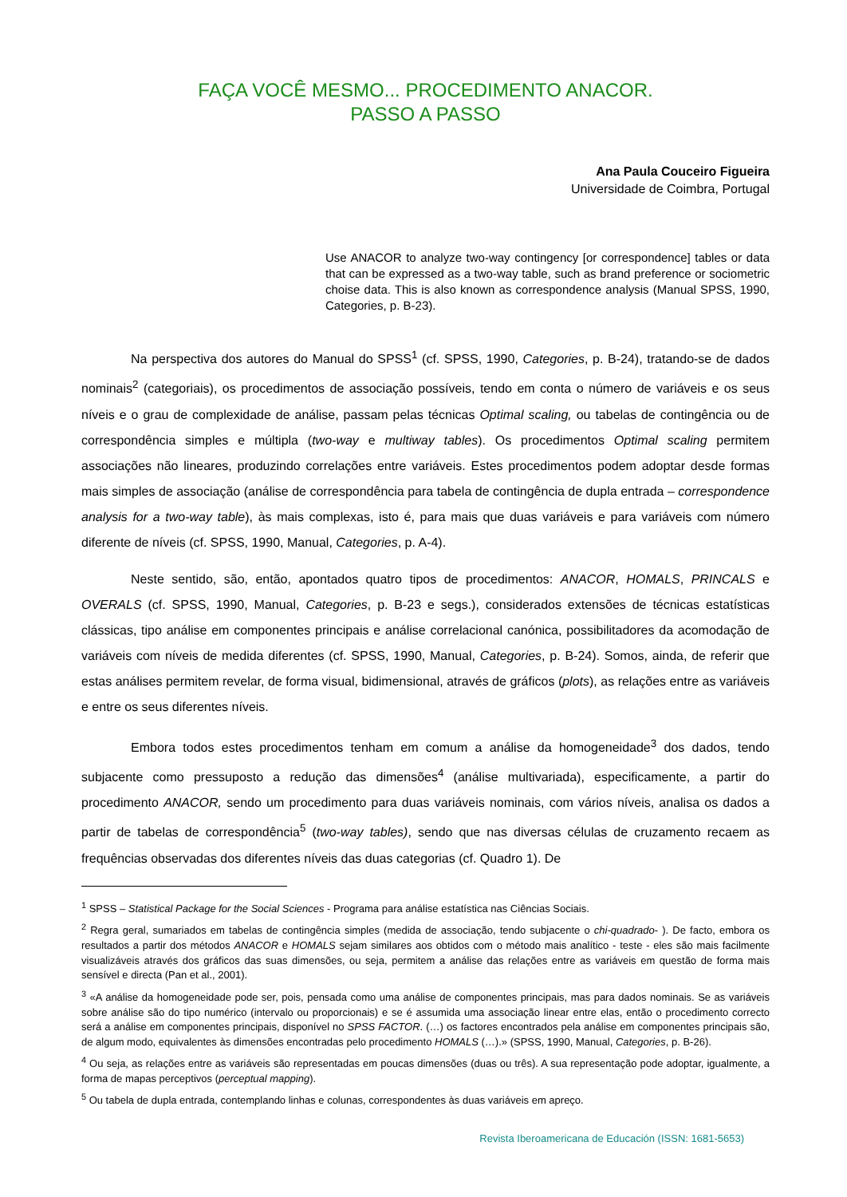FAÇA VOCÊ MESMO... PROCEDIMENTO ANACOR.
PASSO A PASSO
Ana Paula Couceiro Figueira
Universidade de Coimbra, Portugal
Use ANACOR to analyze two-way contingency [or correspondence] tables or data that can be expressed as a two-way table, such as brand preference or sociometric choise data. This is also known as correspondence analysis (Manual SPSS, 1990, Categories, p. B-23).
Na perspectiva dos autores do Manual do SPSS<sup>1</sup> (cf. SPSS, 1990, Categories, p. B-24), tratando-se de dados nominais<sup>2</sup> (categoriais), os procedimentos de associação possíveis, tendo em conta o número de variáveis e os seus níveis e o grau de complexidade de análise, passam pelas técnicas Optimal scaling, ou tabelas de contingência ou de correspondência simples e múltipla (two-way e multiway tables). Os procedimentos Optimal scaling permitem associações não lineares, produzindo correlações entre variáveis. Estes procedimentos podem adoptar desde formas mais simples de associação (análise de correspondência para tabela de contingência de dupla entrada – correspondence analysis for a two-way table), às mais complexas, isto é, para mais que duas variáveis e para variáveis com número diferente de níveis (cf. SPSS, 1990, Manual, Categories, p. A-4).
Neste sentido, são, então, apontados quatro tipos de procedimentos: ANACOR, HOMALS, PRINCALS e OVERALS (cf. SPSS, 1990, Manual, Categories, p. B-23 e segs.), considerados extensões de técnicas estatísticas clássicas, tipo análise em componentes principais e análise correlacional canónica, possibilitadores da acomodação de variáveis com níveis de medida diferentes (cf. SPSS, 1990, Manual, Categories, p. B-24). Somos, ainda, de referir que estas análises permitem revelar, de forma visual, bidimensional, através de gráficos (plots), as relações entre as variáveis e entre os seus diferentes níveis.
Embora todos estes procedimentos tenham em comum a análise da homogeneidade<sup>3</sup> dos dados, tendo subjacente como pressuposto a redução das dimensões<sup>4</sup> (análise multivariada), especificamente, a partir do procedimento ANACOR, sendo um procedimento para duas variáveis nominais, com vários níveis, analisa os dados a partir de tabelas de correspondência<sup>5</sup> (two-way tables), sendo que nas diversas células de cruzamento recaem as frequências observadas dos diferentes níveis das duas categorias (cf. Quadro 1). De
<sup>1</sup> SPSS – Statistical Package for the Social Sciences - Programa para análise estatística nas Ciências Sociais.
<sup>2</sup> Regra geral, sumariados em tabelas de contingência simples (medida de associação, tendo subjacente o chi-quadrado- ). De facto, embora os resultados a partir dos métodos ANACOR e HOMALS sejam similares aos obtidos com o método mais analítico - teste - eles são mais facilmente visualizáveis através dos gráficos das suas dimensões, ou seja, permitem a análise das relações entre as variáveis em questão de forma mais sensível e directa (Pan et al., 2001).
<sup>3</sup> «A análise da homogeneidade pode ser, pois, pensada como uma análise de componentes principais, mas para dados nominais. Se as variáveis sobre análise são do tipo numérico (intervalo ou proporcionais) e se é assumida uma associação linear entre elas, então o procedimento correcto será a análise em componentes principais, disponível no SPSS FACTOR. (…) os factores encontrados pela análise em componentes principais são, de algum modo, equivalentes às dimensões encontradas pelo procedimento HOMALS (…).» (SPSS, 1990, Manual, Categories, p. B-26).
<sup>4</sup> Ou seja, as relações entre as variáveis são representadas em poucas dimensões (duas ou três). A sua representação pode adoptar, igualmente, a forma de mapas perceptivos (perceptual mapping).
<sup>5</sup> Ou tabela de dupla entrada, contemplando linhas e colunas, correspondentes às duas variáveis em apreço.
Revista Iberoamericana de Educación (ISSN: 1681-5653)